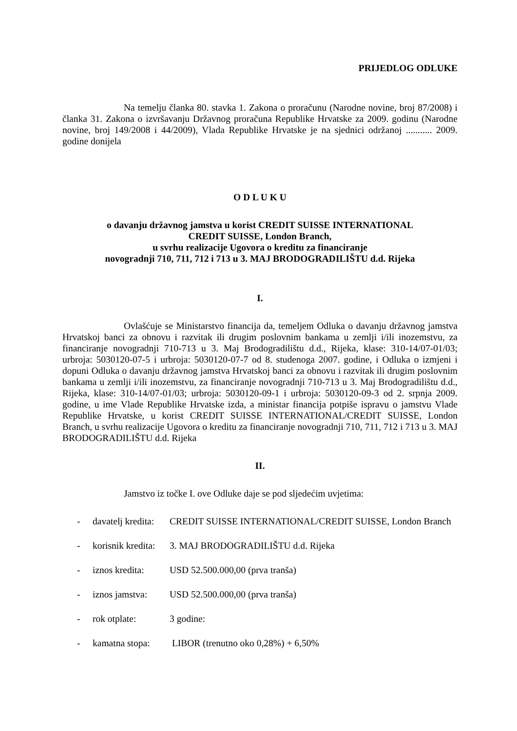PRIJEDLOG ODLUKE
Na temelju članka 80. stavka 1. Zakona o proračunu (Narodne novine, broj 87/2008) i članka 31. Zakona o izvršavanju Državnog proračuna Republike Hrvatske za 2009. godinu (Narodne novine, broj 149/2008 i 44/2009), Vlada Republike Hrvatske je na sjednici održanoj ........... 2009. godine donijela
O D L U K U
o davanju državnog jamstva u korist CREDIT SUISSE INTERNATIONAL
CREDIT SUISSE, London Branch,
u svrhu realizacije Ugovora o kreditu za financiranje
novogradnji 710, 711, 712 i 713 u 3. MAJ BRODOGRADILIŠTU d.d. Rijeka
I.
Ovlašćuje se Ministarstvo financija da, temeljem Odluka o davanju državnog jamstva Hrvatskoj banci za obnovu i razvitak ili drugim poslovnim bankama u zemlji i/ili inozemstvu, za financiranje novogradnji 710-713 u 3. Maj Brodogradilištu d.d., Rijeka, klase: 310-14/07-01/03; urbroja: 5030120-07-5 i urbroja: 5030120-07-7 od 8. studenoga 2007. godine, i Odluka o izmjeni i dopuni Odluka o davanju državnog jamstva Hrvatskoj banci za obnovu i razvitak ili drugim poslovnim bankama u zemlji i/ili inozemstvu, za financiranje novogradnji 710-713 u 3. Maj Brodogradilištu d.d., Rijeka, klase: 310-14/07-01/03; urbroja: 5030120-09-1 i urbroja: 5030120-09-3 od 2. srpnja 2009. godine, u ime Vlade Republike Hrvatske izda, a ministar financija potpiše ispravu o jamstvu Vlade Republike Hrvatske, u korist CREDIT SUISSE INTERNATIONAL/CREDIT SUISSE, London Branch, u svrhu realizacije Ugovora o kreditu za financiranje novogradnji 710, 711, 712 i 713 u 3. MAJ BRODOGRADILIŠTU d.d. Rijeka
II.
Jamstvo iz točke I. ove Odluke daje se pod sljedećim uvjetima:
- davatelj kredita: CREDIT SUISSE INTERNATIONAL/CREDIT SUISSE, London Branch
- korisnik kredita: 3. MAJ BRODOGRADILIŠTU d.d. Rijeka
- iznos kredita: USD 52.500.000,00 (prva tranša)
- iznos jamstva: USD 52.500.000,00 (prva tranša)
- rok otplate: 3 godine:
- kamatna stopa: LIBOR (trenutno oko 0,28%) + 6,50%